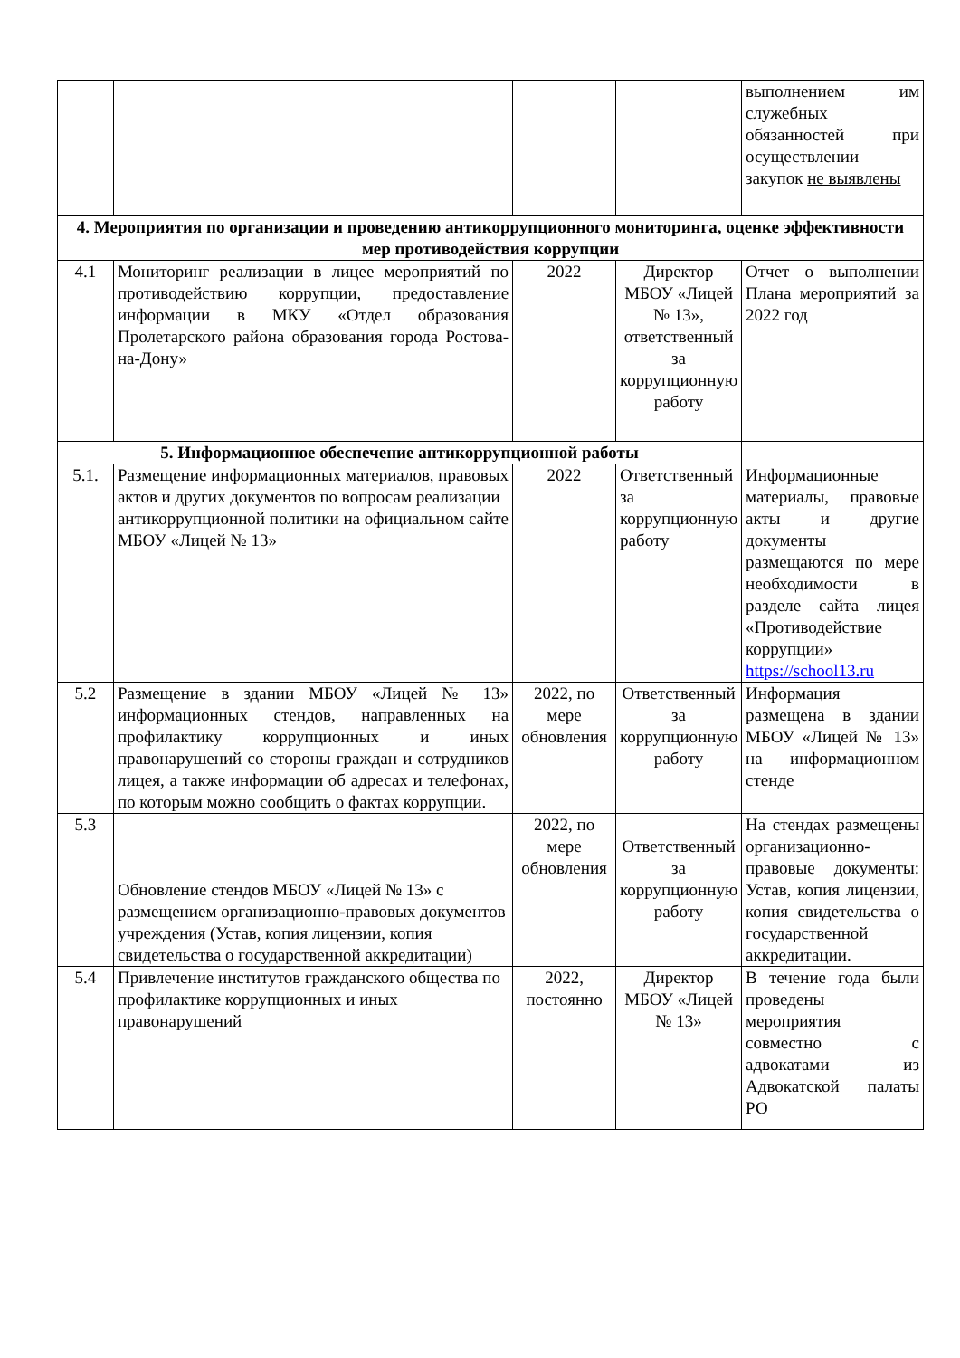| | | | | выполнением им служебных обязанностей при осуществлении закупок не выявлены |
| 4. Мероприятия по организации и проведению антикоррупционного мониторинга, оценке эффективности мер противодействия коррупции | | | | |
| 4.1 | Мониторинг реализации в лицее мероприятий по противодействию коррупции, предоставление информации в МКУ «Отдел образования Пролетарского района образования города Ростова-на-Дону» | 2022 | Директор МБОУ «Лицей № 13», ответственный за коррупционную работу | Отчет о выполнении Плана мероприятий за 2022 год |
| 5. Информационное обеспечение антикоррупционной работы | | | | |
| 5.1. | Размещение информационных материалов, правовых актов и других документов по вопросам реализации антикоррупционной политики на официальном сайте МБОУ «Лицей № 13» | 2022 | Ответственный за коррупционную работу | Информационные материалы, правовые акты и другие документы размещаются по мере необходимости в разделе сайта лицея «Противодействие коррупции» https://school13.ru |
| 5.2 | Размещение в здании МБОУ «Лицей № 13» информационных стендов, направленных на профилактику коррупционных и иных правонарушений со стороны граждан и сотрудников лицея, а также информации об адресах и телефонах, по которым можно сообщить о фактах коррупции. | 2022, по мере обновления | Ответственный за коррупционную работу | Информация размещена в здании МБОУ «Лицей № 13» на информационном стенде |
| 5.3 | Обновление стендов МБОУ «Лицей № 13» с размещением организационно-правовых документов учреждения (Устав, копия лицензии, копия свидетельства о государственной аккредитации) | 2022, по мере обновления | Ответственный за коррупционную работу | На стендах размещены организационно-правовые документы: Устав, копия лицензии, копия свидетельства о государственной аккредитации. |
| 5.4 | Привлечение институтов гражданского общества по профилактике коррупционных и иных правонарушений | 2022, постоянно | Директор МБОУ «Лицей № 13» | В течение года были проведены мероприятия совместно с адвокатами из Адвокатской палаты РО |